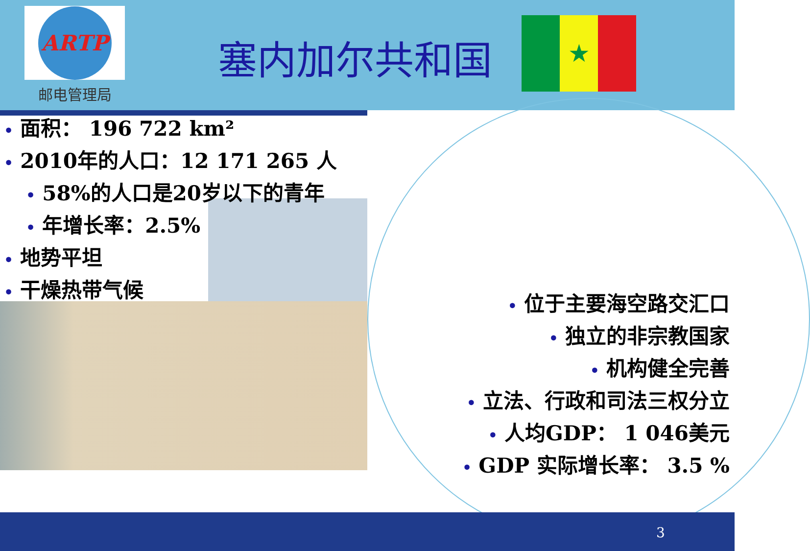ARTP
邮电管理局
塞内加尔共和国
★
• 面积： 196 722 km²
• 2010年的人口：12 171 265 人
• 58%的人口是20岁以下的青年
• 年增长率：2.5%
• 地势平坦
• 干燥热带气候
• 位于主要海空路交汇口
• 独立的非宗教国家
• 机构健全完善
• 立法、行政和司法三权分立
• 人均GDP： 1 046美元
• GDP 实际增长率： 3.5 %
3